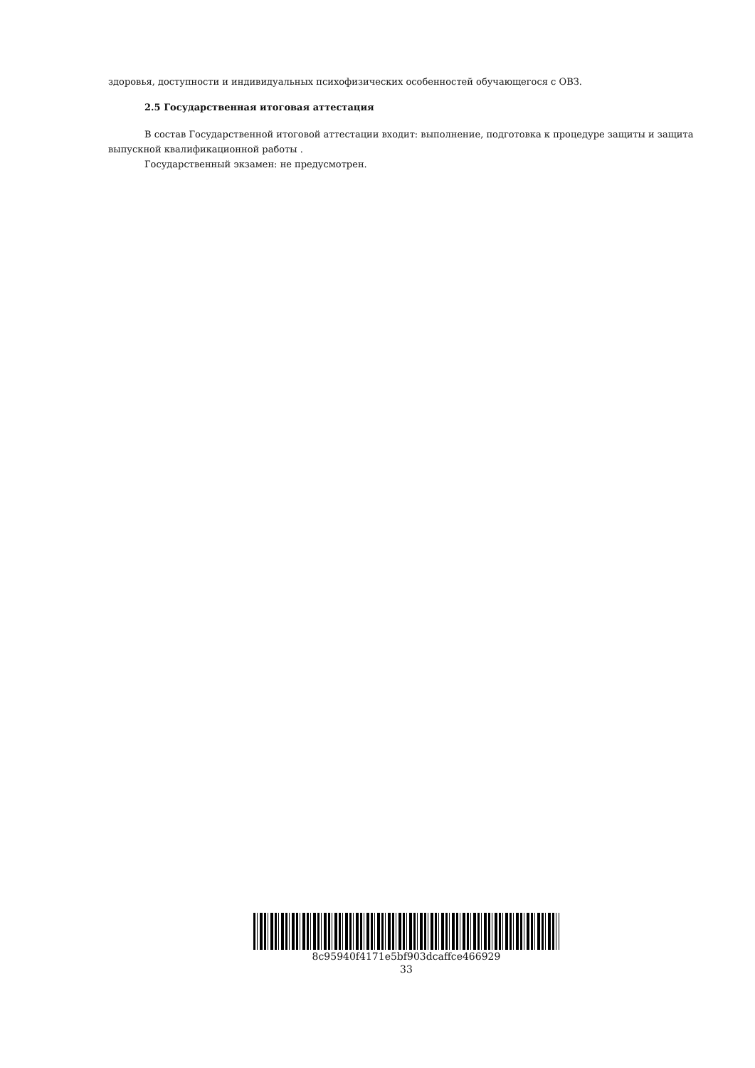здоровья, доступности и индивидуальных психофизических особенностей обучающегося с ОВЗ.
2.5 Государственная итоговая аттестация
В состав Государственной итоговой аттестации входит: выполнение, подготовка к процедуре защиты и защита выпускной квалификационной работы .
Государственный экзамен: не предусмотрен.
8c95940f4171e5bf903dcaffce466929
33